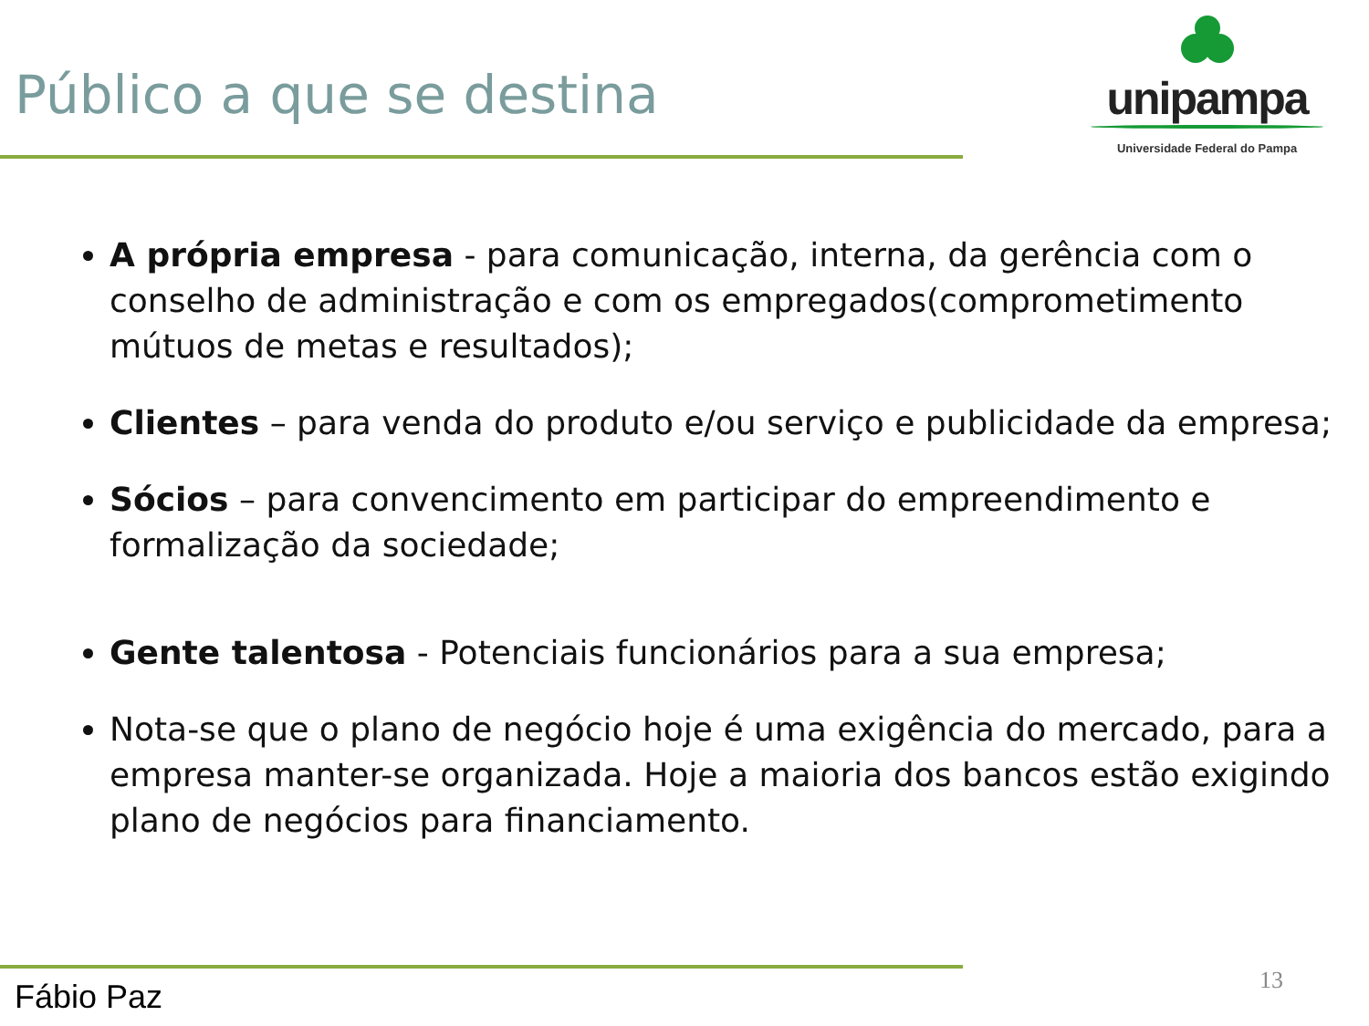Público a que se destina
unipampa
Universidade Federal do Pampa
A própria empresa - para comunicação, interna, da gerência com o conselho de administração e com os empregados(comprometimento mútuos de metas e resultados);
Clientes – para venda do produto e/ou serviço e publicidade da empresa;
Sócios – para convencimento em participar do empreendimento e formalização da sociedade;
Gente talentosa - Potenciais funcionários para a sua empresa;
Nota-se que o plano de negócio hoje é uma exigência do mercado, para a empresa manter-se organizada. Hoje a maioria dos bancos estão exigindo plano de negócios para financiamento.
Fábio Paz 13